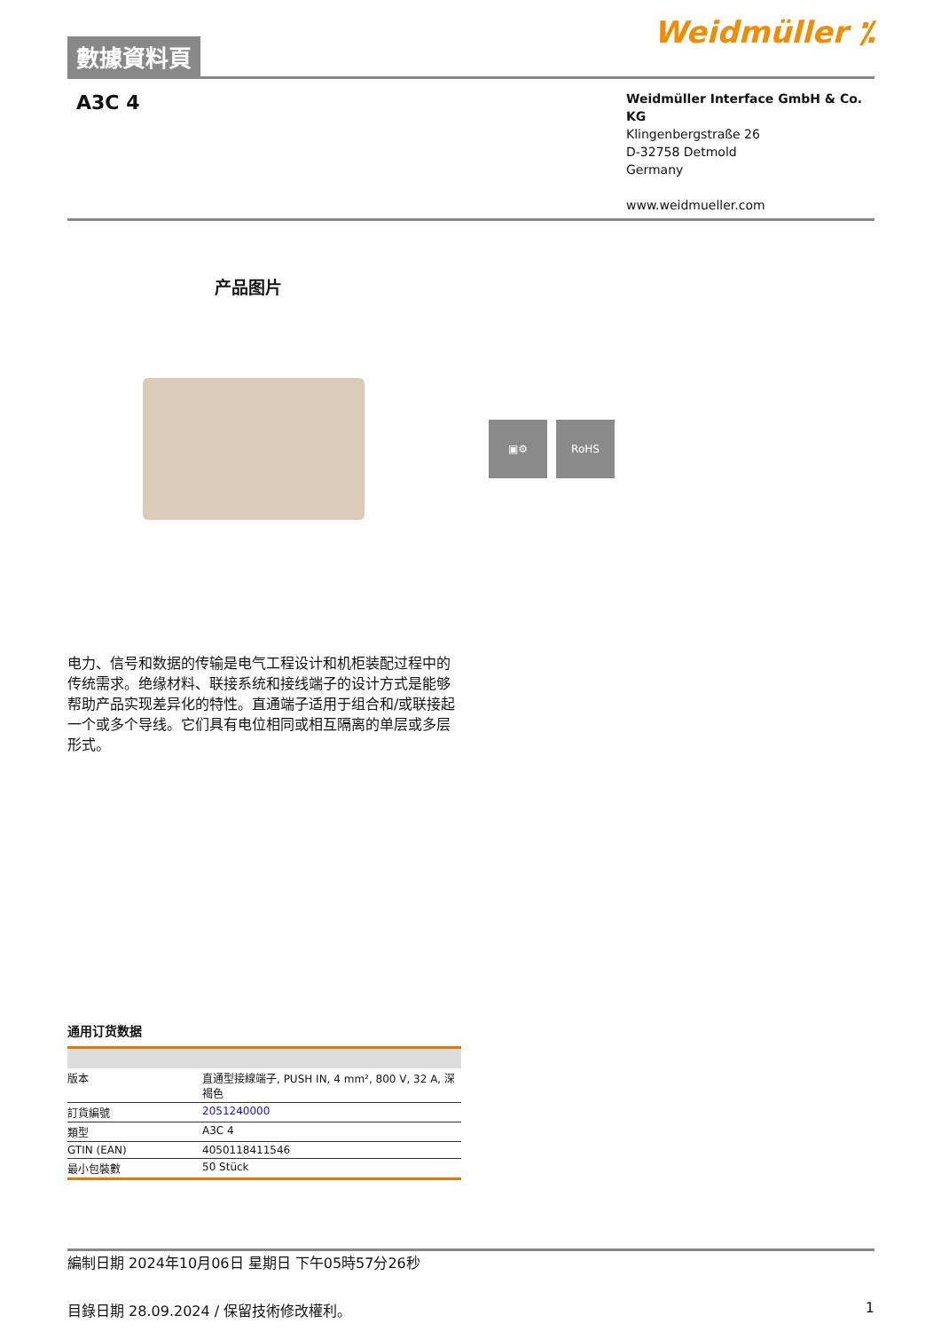數據資料頁
Weidmüller ⁒
A3C 4
Weidmüller Interface GmbH & Co. KG
Klingenbergstraße 26
D-32758 Detmold
Germany
www.weidmueller.com
产品图片
▣⚙ RoHS
电力、信号和数据的传输是电气工程设计和机柜装配过程中的传统需求。绝缘材料、联接系统和接线端子的设计方式是能够帮助产品实现差异化的特性。直通端子适用于组合和/或联接起一个或多个导线。它们具有电位相同或相互隔离的单层或多层形式。
通用订货数据
| 版本 | 直通型接線端子, PUSH IN, 4 mm², 800 V, 32 A, 深褐色 |
| 訂貨編號 | 2051240000 |
| 類型 | A3C 4 |
| GTIN (EAN) | 4050118411546 |
| 最小包裝數 | 50 Stück |
編制日期 2024年10月06日 星期日 下午05時57分26秒
目錄日期 28.09.2024 / 保留技術修改權利。 1